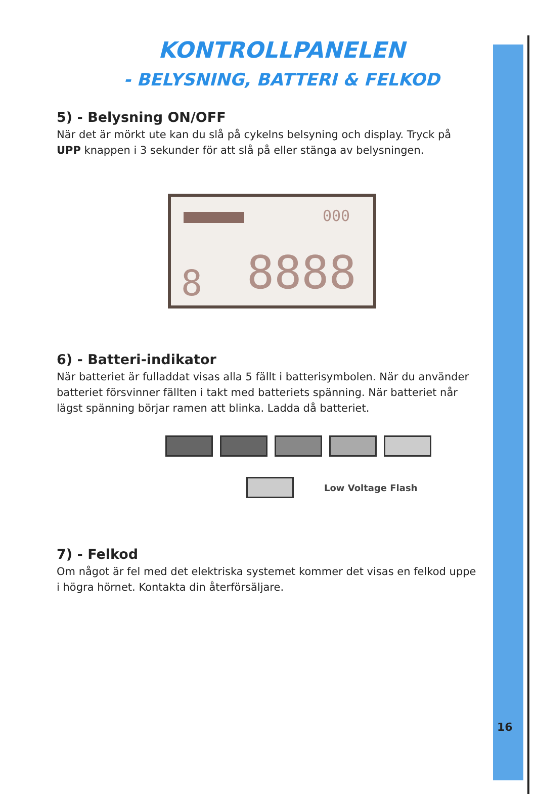KONTROLLPANELEN
- BELYSNING, BATTERI & FELKOD
5) - Belysning ON/OFF
När det är mörkt ute kan du slå på cykelns belsyning och display. Tryck på UPP knappen i 3 sekunder för att slå på eller stänga av belysningen.
000
8 8888
6) - Batteri-indikator
När batteriet är fulladdat visas alla 5 fällt i batterisymbolen. När du använder batteriet försvinner fällten i takt med batteriets spänning. När batteriet når lägst spänning börjar ramen att blinka. Ladda då batteriet.
Low Voltage Flash
7) - Felkod
Om något är fel med det elektriska systemet kommer det visas en felkod uppe i högra hörnet. Kontakta din återförsäljare.
16